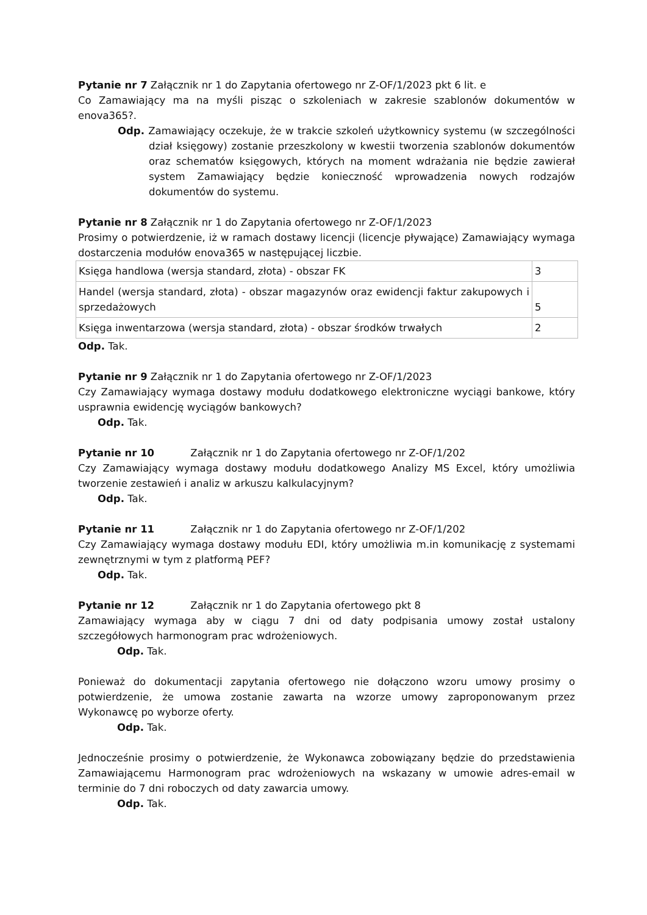Pytanie nr 7 Załącznik nr 1 do Zapytania ofertowego nr Z-OF/1/2023 pkt 6 lit. e
Co Zamawiający ma na myśli pisząc o szkoleniach w zakresie szablonów dokumentów w enova365?.
Odp. Zamawiający oczekuje, że w trakcie szkoleń użytkownicy systemu (w szczególności dział księgowy) zostanie przeszkolony w kwestii tworzenia szablonów dokumentów oraz schematów księgowych, których na moment wdrażania nie będzie zawierał system Zamawiający będzie konieczność wprowadzenia nowych rodzajów dokumentów do systemu.
Pytanie nr 8 Załącznik nr 1 do Zapytania ofertowego nr Z-OF/1/2023
Prosimy o potwierdzenie, iż w ramach dostawy licencji (licencje pływające) Zamawiający wymaga dostarczenia modułów enova365 w następującej liczbie.
| Księga handlowa (wersja standard, złota) - obszar FK | 3 |
| Handel (wersja standard, złota) - obszar magazynów oraz ewidencji faktur zakupowych i sprzedażowych | 5 |
| Księga inwentarzowa (wersja standard, złota) - obszar środków trwałych | 2 |
Odp. Tak.
Pytanie nr 9 Załącznik nr 1 do Zapytania ofertowego nr Z-OF/1/2023
Czy Zamawiający wymaga dostawy modułu dodatkowego elektroniczne wyciągi bankowe, który usprawnia ewidencję wyciągów bankowych?
Odp. Tak.
Pytanie nr 10 Załącznik nr 1 do Zapytania ofertowego nr Z-OF/1/202
Czy Zamawiający wymaga dostawy modułu dodatkowego Analizy MS Excel, który umożliwia tworzenie zestawień i analiz w arkuszu kalkulacyjnym?
Odp. Tak.
Pytanie nr 11 Załącznik nr 1 do Zapytania ofertowego nr Z-OF/1/202
Czy Zamawiający wymaga dostawy modułu EDI, który umożliwia m.in komunikację z systemami zewnętrznymi w tym z platformą PEF?
Odp. Tak.
Pytanie nr 12 Załącznik nr 1 do Zapytania ofertowego pkt 8
Zamawiający wymaga aby w ciągu 7 dni od daty podpisania umowy został ustalony szczegółowych harmonogram prac wdrożeniowych.
Odp. Tak.
Ponieważ do dokumentacji zapytania ofertowego nie dołączono wzoru umowy prosimy o potwierdzenie, że umowa zostanie zawarta na wzorze umowy zaproponowanym przez Wykonawcę po wyborze oferty.
Odp. Tak.
Jednocześnie prosimy o potwierdzenie, że Wykonawca zobowiązany będzie do przedstawienia Zamawiającemu Harmonogram prac wdrożeniowych na wskazany w umowie adres-email w terminie do 7 dni roboczych od daty zawarcia umowy.
Odp. Tak.